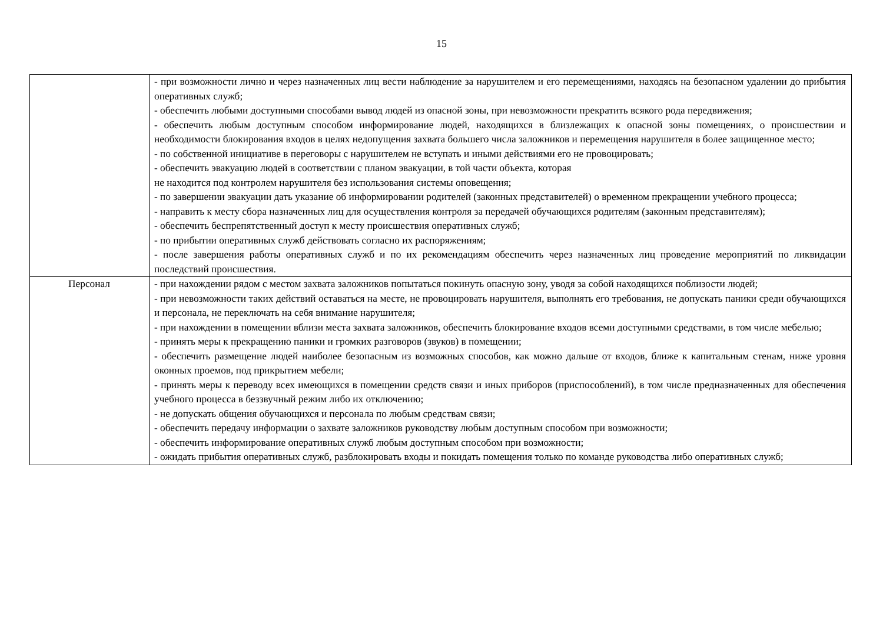15
| | - при возможности лично и через назначенных лиц вести наблюдение за нарушителем и его перемещениями, находясь на безопасном удалении до прибытия оперативных служб; - обеспечить любыми доступными способами вывод людей из опасной зоны, при невозможности прекратить всякого рода передвижения; - обеспечить любым доступным способом информирование людей, находящихся в близлежащих к опасной зоны помещениях, о происшествии и необходимости блокирования входов в целях недопущения захвата большего числа заложников и перемещения нарушителя в более защищенное место; - по собственной инициативе в переговоры с нарушителем не вступать и иными действиями его не провоцировать; - обеспечить эвакуацию людей в соответствии с планом эвакуации, в той части объекта, которая не находится под контролем нарушителя без использования системы оповещения; - по завершении эвакуации дать указание об информировании родителей (законных представителей) о временном прекращении учебного процесса; - направить к месту сбора назначенных лиц для осуществления контроля за передачей обучающихся родителям (законным представителям); - обеспечить беспрепятственный доступ к месту происшествия оперативных служб; - по прибытии оперативных служб действовать согласно их распоряжениям; - после завершения работы оперативных служб и по их рекомендациям обеспечить через назначенных лиц проведение мероприятий по ликвидации последствий происшествия. |
| Персонал | - при нахождении рядом с местом захвата заложников попытаться покинуть опасную зону, уводя за собой находящихся поблизости людей; - при невозможности таких действий оставаться на месте, не провоцировать нарушителя, выполнять его требования, не допускать паники среди обучающихся и персонала, не переключать на себя внимание нарушителя; - при нахождении в помещении вблизи места захвата заложников, обеспечить блокирование входов всеми доступными средствами, в том числе мебелью; - принять меры к прекращению паники и громких разговоров (звуков) в помещении; - обеспечить размещение людей наиболее безопасным из возможных способов, как можно дальше от входов, ближе к капитальным стенам, ниже уровня оконных проемов, под прикрытием мебели; - принять меры к переводу всех имеющихся в помещении средств связи и иных приборов (приспособлений), в том числе предназначенных для обеспечения учебного процесса в беззвучный режим либо их отключению; - не допускать общения обучающихся и персонала по любым средствам связи; - обеспечить передачу информации о захвате заложников руководству любым доступным способом при возможности; - обеспечить информирование оперативных служб любым доступным способом при возможности; - ожидать прибытия оперативных служб, разблокировать входы и покидать помещения только по команде руководства либо оперативных служб; |